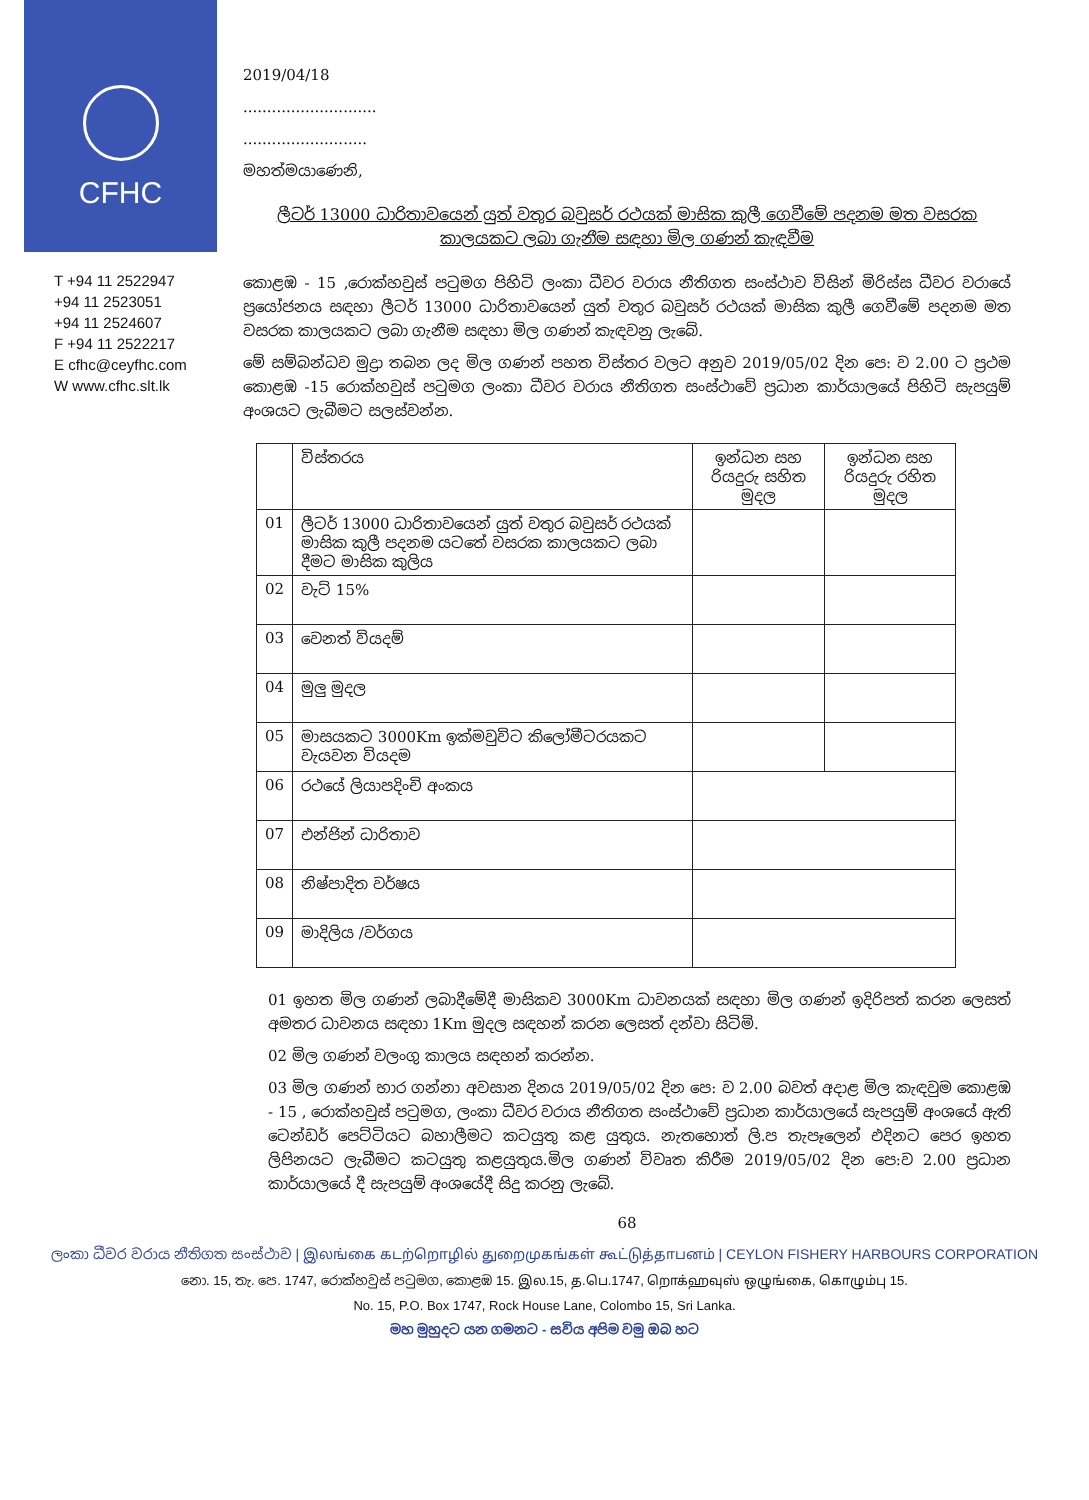CFHC
T +94 11 2522947
+94 11 2523051
+94 11 2524607
F +94 11 2522217
E cfhc@ceyfhc.com
W www.cfhc.slt.lk
2019/04/18
............................
..........................
මහත්මයාණෙනි,
ලීටර් 13000 ධාරිතාවයෙන් යුත් වතුර බවුසර් රථයක් මාසික කුලී ගෙවීමේ පදනම මත වසරක කාලයකට ලබා ගැනීම සඳහා මිල ගණන් කැඳවීම
කොළඹ - 15 ,රොක්හවුස් පටුමග පිහිටි ලංකා ධීවර වරාය නීතිගත සංස්ථාව විසින් මිරිස්ස ධීවර වරායේ ප්‍රයෝජනය සඳහා ලීටර් 13000 ධාරිතාවයෙන් යුත් වතුර බවුසර් රථයක් මාසික කුලී ගෙවීමේ පදනම මත වසරක කාලයකට ලබා ගැනීම සඳහා මිල ගණන් කැඳවනු ලැබේ.
මේ සම්බන්ධව මුද්‍රා තබන ලද මිල ගණන් පහත විස්තර වලට අනුව 2019/05/02 දින පෙ: ව 2.00 ට ප්‍රථම කොළඹ -15 රොක්හවුස් පටුමග ලංකා ධීවර වරාය නීතිගත සංස්ථාවේ ප්‍රධාන කාර්යාලයේ පිහිටි සැපයුම් අංශයට ලැබීමට සලස්වන්න.
| | විස්තරය | ඉන්ධන සහ රියදුරු සහිත මුදල | ඉන්ධන සහ රියදුරු රහිත මුදල |
| --- | --- | --- | --- |
| 01 | ලීටර් 13000 ධාරිතාවයෙන් යුත් වතුර බවුසර් රථයක් මාසික කුලී පදනම යටතේ වසරක කාලයකට ලබා දීමට මාසික කුලිය | | |
| 02 | වැට් 15% | | |
| 03 | වෙනත් වියදම් | | |
| 04 | මුලු මුදල | | |
| 05 | මාසයකට 3000Km ඉක්මවුවිට කිලෝමීටරයකට වැයවන වියදම | | |
| 06 | රථයේ ලියාපදිංචි අංකය | | |
| 07 | එන්ජින් ධාරිතාව | | |
| 08 | නිෂ්පාදිත වර්ෂය | | |
| 09 | මාදිලිය /වර්ගය | | |
01 ඉහත මිල ගණන් ලබාදීමේදී මාසිකව 3000Km ධාවනයක් සඳහා මිල ගණන් ඉදිරිපත් කරන ලෙසත් අමතර ධාවනය සඳහා 1Km මුදල සඳහන් කරන ලෙසත් දන්වා සිටිමි.
02 මිල ගණන් වලංගු කාලය සඳහන් කරන්න.
03 මිල ගණන් භාර ගන්නා අවසාන දිනය 2019/05/02 දින පෙ: ව 2.00 බවත් අදාළ මිල කැඳවුම කොළඹ - 15 , රොක්හවුස් පටුමග, ලංකා ධීවර වරාය නීතිගත සංස්ථාවේ ප්‍රධාන කාර්යාලයේ සැපයුම් අංශයේ ඇති ටෙන්ඩර් පෙට්ටියට බහාලීමට කටයුතු කළ යුතුය. නැතහොත් ලි.ප තැපෑලෙන් එදිනට පෙර ඉහත ලිපිනයට ලැබීමට කටයුතු කළයුතුය.මිල ගණන් විවෘත කිරීම 2019/05/02 දින පෙ:ව 2.00 ප්‍රධාන කාර්යාලයේ දී සැපයුම් අංශයේදී සිදු කරනු ලැබේ.
68
ලංකා ධීවර වරාය නීතිගත සංස්ථාව | இலங்கை கடற்றொழில் துறைமுகங்கள் கூட்டுத்தாபனம் | CEYLON FISHERY HARBOURS CORPORATION
නො. 15, තැ. පෙ. 1747, රොක්හවුස් පටුමග, කොළඹ 15. இல.15, த.பெ.1747, றொக்ஹவுஸ் ஒழுங்கை, கொழும்பு 15.
No. 15, P.O. Box 1747, Rock House Lane, Colombo 15, Sri Lanka.
මහ මුහුදට යන ගමනට - සවිය අපිම වමු ඔබ හට